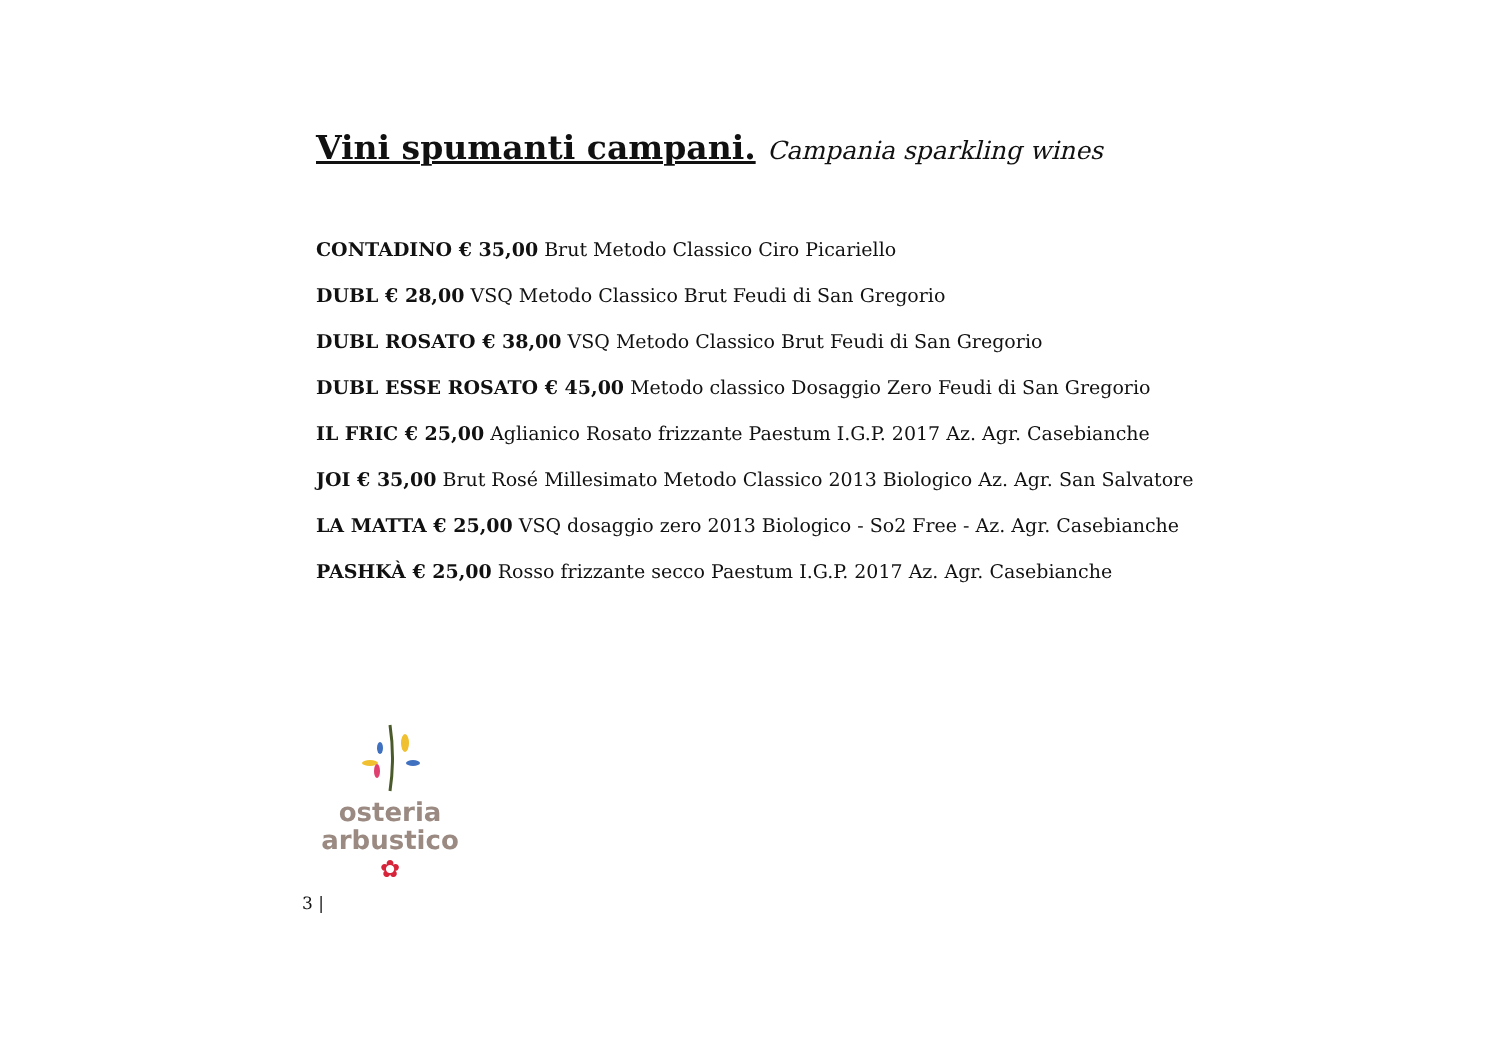Vini spumanti campani. Campania sparkling wines
CONTADINO € 35,00 Brut Metodo Classico Ciro Picariello
DUBL € 28,00 VSQ Metodo Classico Brut Feudi di San Gregorio
DUBL ROSATO € 38,00 VSQ Metodo Classico Brut Feudi di San Gregorio
DUBL ESSE ROSATO € 45,00 Metodo classico Dosaggio Zero Feudi di San Gregorio
IL FRIC € 25,00 Aglianico Rosato frizzante Paestum I.G.P. 2017 Az. Agr. Casebianche
JOI € 35,00 Brut Rosé Millesimato Metodo Classico 2013 Biologico Az. Agr. San Salvatore
LA MATTA € 25,00 VSQ dosaggio zero 2013 Biologico - So2 Free - Az. Agr. Casebianche
PASHKÀ € 25,00 Rosso frizzante secco Paestum I.G.P. 2017 Az. Agr. Casebianche
osteria
arbustico
✿
3 |